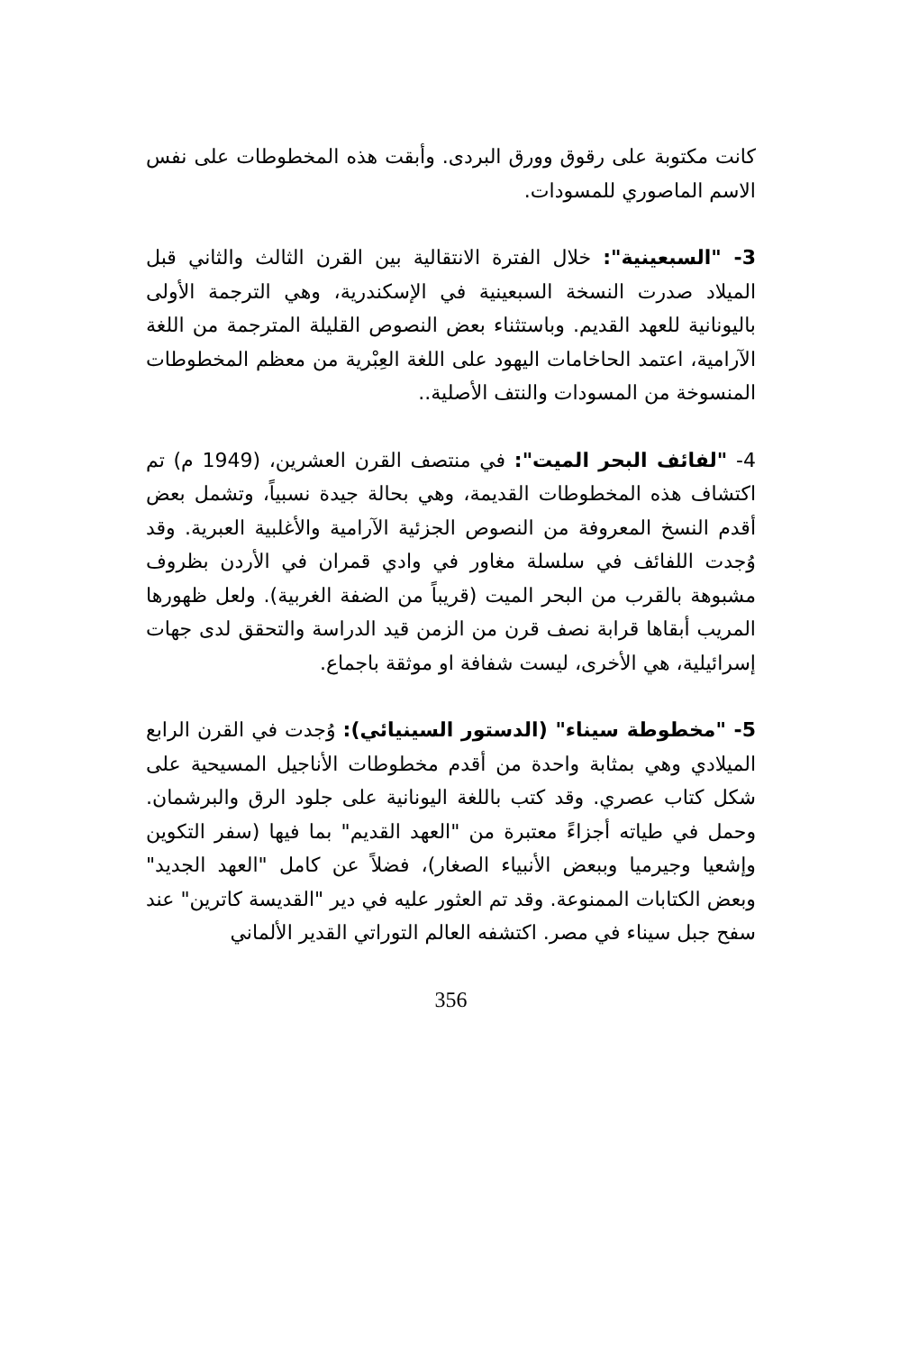كانت مكتوبة على رقوق وورق البردى. وأبقت هذه المخطوطات على نفس الاسم الماصوري للمسودات.
3- "السبعينية": خلال الفترة الانتقالية بين القرن الثالث والثاني قبل الميلاد صدرت النسخة السبعينية في الإسكندرية، وهي الترجمة الأولى باليونانية للعهد القديم. وباستثناء بعض النصوص القليلة المترجمة من اللغة الآرامية، اعتمد الحاخامات اليهود على اللغة العِبْرية من معظم المخطوطات المنسوخة من المسودات والنتف الأصلية..
4- "لفائف البحر الميت": في منتصف القرن العشرين، (1949 م) تم اكتشاف هذه المخطوطات القديمة، وهي بحالة جيدة نسبياً، وتشمل بعض أقدم النسخ المعروفة من النصوص الجزئية الآرامية والأغلبية العبرية. وقد وُجدت اللفائف في سلسلة مغاور في وادي قمران في الأردن بظروف مشبوهة بالقرب من البحر الميت (قريباً من الضفة الغربية). ولعل ظهورها المريب أبقاها قرابة نصف قرن من الزمن قيد الدراسة والتحقق لدى جهات إسرائيلية، هي الأخرى، ليست شفافة او موثقة باجماع.
5- "مخطوطة سيناء" (الدستور السينيائي): وُجدت في القرن الرابع الميلادي وهي بمثابة واحدة من أقدم مخطوطات الأناجيل المسيحية على شكل كتاب عصري. وقد كتب باللغة اليونانية على جلود الرق والبرشمان. وحمل في طياته أجزاءً معتبرة من "العهد القديم" بما فيها (سفر التكوين وإشعيا وجيرميا وببعض الأنبياء الصغار)، فضلاً عن كامل "العهد الجديد" وبعض الكتابات الممنوعة. وقد تم العثور عليه في دير "القديسة كاترين" عند سفح جبل سيناء في مصر. اكتشفه العالم التوراتي القدير الألماني
356